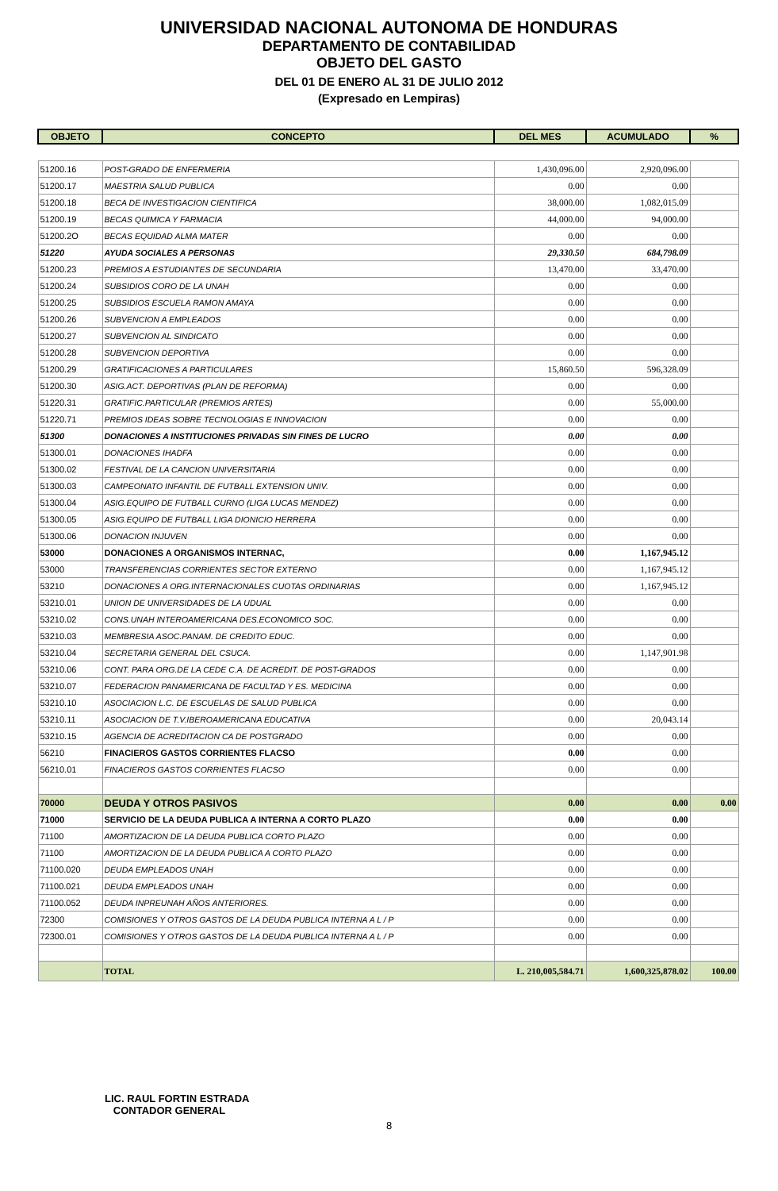UNIVERSIDAD NACIONAL AUTONOMA DE HONDURAS
DEPARTAMENTO DE CONTABILIDAD
OBJETO DEL GASTO
DEL 01 DE ENERO AL 31 DE JULIO 2012
(Expresado en Lempiras)
| OBJETO | CONCEPTO | DEL MES | ACUMULADO | % |
| --- | --- | --- | --- | --- |
| 51200.16 | POST-GRADO DE ENFERMERIA | 1,430,096.00 | 2,920,096.00 | |
| 51200.17 | MAESTRIA SALUD PUBLICA | 0.00 | 0.00 | |
| 51200.18 | BECA DE INVESTIGACION CIENTIFICA | 38,000.00 | 1,082,015.09 | |
| 51200.19 | BECAS QUIMICA Y FARMACIA | 44,000.00 | 94,000.00 | |
| 51200.2O | BECAS EQUIDAD ALMA MATER | 0.00 | 0.00 | |
| 51220 | AYUDA SOCIALES A PERSONAS | 29,330.50 | 684,798.09 | |
| 51200.23 | PREMIOS A ESTUDIANTES DE SECUNDARIA | 13,470.00 | 33,470.00 | |
| 51200.24 | SUBSIDIOS CORO DE LA UNAH | 0.00 | 0.00 | |
| 51200.25 | SUBSIDIOS ESCUELA RAMON AMAYA | 0.00 | 0.00 | |
| 51200.26 | SUBVENCION A EMPLEADOS | 0.00 | 0.00 | |
| 51200.27 | SUBVENCION AL SINDICATO | 0.00 | 0.00 | |
| 51200.28 | SUBVENCION DEPORTIVA | 0.00 | 0.00 | |
| 51200.29 | GRATIFICACIONES A PARTICULARES | 15,860.50 | 596,328.09 | |
| 51200.30 | ASIG.ACT. DEPORTIVAS (PLAN DE REFORMA) | 0.00 | 0.00 | |
| 51220.31 | GRATIFIC.PARTICULAR (PREMIOS ARTES) | 0.00 | 55,000.00 | |
| 51220.71 | PREMIOS IDEAS SOBRE TECNOLOGIAS E INNOVACION | 0.00 | 0.00 | |
| 51300 | DONACIONES A INSTITUCIONES PRIVADAS SIN FINES DE LUCRO | 0.00 | 0.00 | |
| 51300.01 | DONACIONES IHADFA | 0.00 | 0.00 | |
| 51300.02 | FESTIVAL DE LA CANCION UNIVERSITARIA | 0.00 | 0.00 | |
| 51300.03 | CAMPEONATO INFANTIL DE FUTBALL EXTENSION UNIV. | 0.00 | 0.00 | |
| 51300.04 | ASIG.EQUIPO DE FUTBALL CURNO (LIGA LUCAS MENDEZ) | 0.00 | 0.00 | |
| 51300.05 | ASIG.EQUIPO DE FUTBALL LIGA DIONICIO HERRERA | 0.00 | 0.00 | |
| 51300.06 | DONACION INJUVEN | 0.00 | 0.00 | |
| 53000 | DONACIONES A ORGANISMOS INTERNAC, | 0.00 | 1,167,945.12 | |
| 53000 | TRANSFERENCIAS CORRIENTES SECTOR EXTERNO | 0.00 | 1,167,945.12 | |
| 53210 | DONACIONES A ORG.INTERNACIONALES CUOTAS ORDINARIAS | 0.00 | 1,167,945.12 | |
| 53210.01 | UNION DE UNIVERSIDADES DE LA UDUAL | 0.00 | 0.00 | |
| 53210.02 | CONS.UNAH INTEROAMERICANA DES.ECONOMICO SOC. | 0.00 | 0.00 | |
| 53210.03 | MEMBRESIA ASOC.PANAM. DE CREDITO EDUC. | 0.00 | 0.00 | |
| 53210.04 | SECRETARIA GENERAL DEL CSUCA. | 0.00 | 1,147,901.98 | |
| 53210.06 | CONT. PARA ORG.DE LA CEDE C.A. DE ACREDIT. DE POST-GRADOS | 0.00 | 0.00 | |
| 53210.07 | FEDERACION PANAMERICANA DE FACULTAD Y ES. MEDICINA | 0.00 | 0.00 | |
| 53210.10 | ASOCIACION L.C. DE ESCUELAS DE SALUD PUBLICA | 0.00 | 0.00 | |
| 53210.11 | ASOCIACION DE T.V.IBEROAMERICANA EDUCATIVA | 0.00 | 20,043.14 | |
| 53210.15 | AGENCIA DE ACREDITACION CA DE POSTGRADO | 0.00 | 0.00 | |
| 56210 | FINACIEROS GASTOS CORRIENTES FLACSO | 0.00 | 0.00 | |
| 56210.01 | FINACIEROS GASTOS CORRIENTES FLACSO | 0.00 | 0.00 | |
| 70000 | DEUDA Y OTROS PASIVOS | 0.00 | 0.00 | 0.00 |
| 71000 | SERVICIO DE LA DEUDA PUBLICA A INTERNA A CORTO PLAZO | 0.00 | 0.00 | |
| 71100 | AMORTIZACION DE LA DEUDA PUBLICA CORTO PLAZO | 0.00 | 0.00 | |
| 71100 | AMORTIZACION DE LA DEUDA PUBLICA A CORTO PLAZO | 0.00 | 0.00 | |
| 71100.020 | DEUDA EMPLEADOS UNAH | 0.00 | 0.00 | |
| 71100.021 | DEUDA EMPLEADOS UNAH | 0.00 | 0.00 | |
| 71100.052 | DEUDA INPREUNAH AÑOS ANTERIORES. | 0.00 | 0.00 | |
| 72300 | COMISIONES Y OTROS GASTOS DE LA DEUDA PUBLICA INTERNA A L / P | 0.00 | 0.00 | |
| 72300.01 | COMISIONES Y OTROS GASTOS DE LA DEUDA PUBLICA INTERNA A L / P | 0.00 | 0.00 | |
| | TOTAL | L. 210,005,584.71 | 1,600,325,878.02 | 100.00 |
LIC. RAUL FORTIN ESTRADA
CONTADOR GENERAL
8